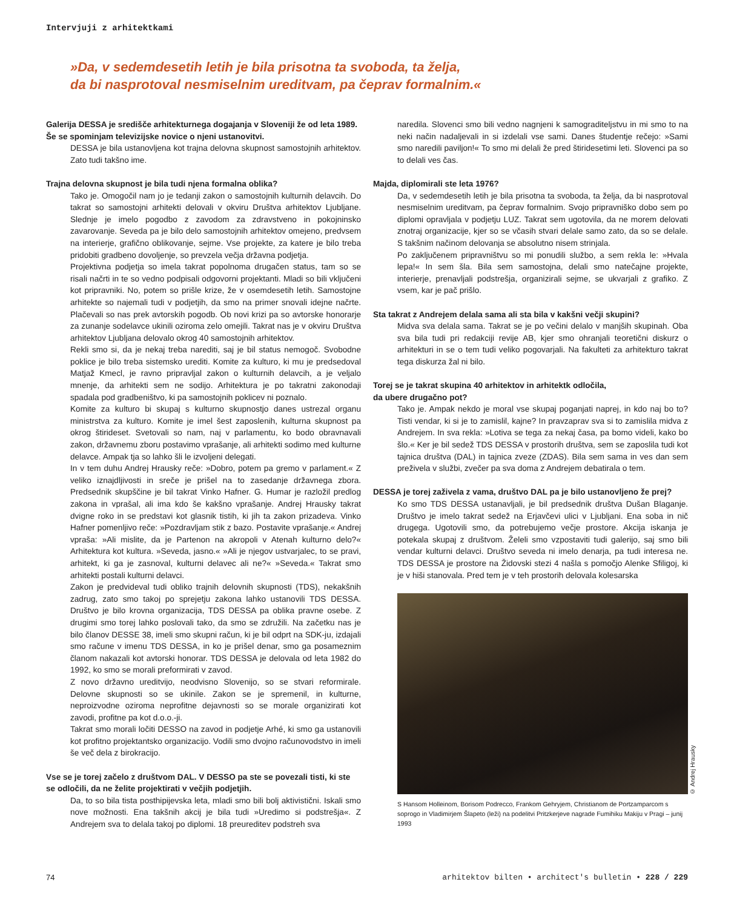Intervjuji z arhitektkami
»Da, v sedemdesetih letih je bila prisotna ta svoboda, ta želja,
da bi nasprotoval nesmiselnim ureditvam, pa čeprav formalnim.«
Galerija DESSA je središče arhitekturnega dogajanja v Sloveniji že od leta 1989. Še se spominjam televizijske novice o njeni ustanovitvi.
DESSA je bila ustanovljena kot trajna delovna skupnost samostojnih arhitektov. Zato tudi takšno ime.
Trajna delovna skupnost je bila tudi njena formalna oblika?
Tako je. Omogočil nam jo je tedanji zakon o samostojnih kulturnih delavcih. Do takrat so samostojni arhitekti delovali v okviru Društva arhitektov Ljubljane. Slednje je imelo pogodbo z zavodom za zdravstveno in pokojninsko zavarovanje. Seveda pa je bilo delo samostojnih arhitektov omejeno, predvsem na interierje, grafično oblikovanje, sejme. Vse projekte, za katere je bilo treba pridobiti gradbeno dovoljenje, so prevzela večja državna podjetja.
Projektivna podjetja so imela takrat popolnoma drugačen status, tam so se risali načrti in te so vedno podpisali odgovorni projektanti. Mladi so bili vključeni kot pripravniki. No, potem so prišle krize, že v osemdesetih letih. Samostojne arhitekte so najemali tudi v podjetjih, da smo na primer snovali idejne načrte. Plačevali so nas prek avtorskih pogodb. Ob novi krizi pa so avtorske honorarje za zunanje sodelavce ukinili oziroma zelo omejili. Takrat nas je v okviru Društva arhitektov Ljubljana delovalo okrog 40 samostojnih arhitektov.
Rekli smo si, da je nekaj treba narediti, saj je bil status nemogoč. Svobodne poklice je bilo treba sistemsko urediti. Komite za kulturo, ki mu je predsedoval Matjaž Kmecl, je ravno pripravljal zakon o kulturnih delavcih, a je veljalo mnenje, da arhitekti sem ne sodijo. Arhitektura je po takratni zakonodaji spadala pod gradbeništvo, ki pa samostojnih poklicev ni poznalo.
Komite za kulturo bi skupaj s kulturno skupnostjo danes ustrezal organu ministrstva za kulturo. Komite je imel šest zaposlenih, kulturna skupnost pa okrog štirideset. Svetovali so nam, naj v parlamentu, ko bodo obravnavali zakon, državnemu zboru postavimo vprašanje, ali arhitekti sodimo med kulturne delavce. Ampak tja so lahko šli le izvoljeni delegati.
In v tem duhu Andrej Hrausky reče: »Dobro, potem pa gremo v parlament.« Z veliko iznajdljivosti in sreče je prišel na to zasedanje državnega zbora. Predsednik skupščine je bil takrat Vinko Hafner. G. Humar je razložil predlog zakona in vprašal, ali ima kdo še kakšno vprašanje. Andrej Hrausky takrat dvigne roko in se predstavi kot glasnik tistih, ki jih ta zakon prizadeva. Vinko Hafner pomenljivo reče: »Pozdravljam stik z bazo. Postavite vprašanje.« Andrej vpraša: »Ali mislite, da je Partenon na akropoli v Atenah kulturno delo?« Arhitektura kot kultura. »Seveda, jasno.« »Ali je njegov ustvarjalec, to se pravi, arhitekt, ki ga je zasnoval, kulturni delavec ali ne?« »Seveda.« Takrat smo arhitekti postali kulturni delavci.
Zakon je predvideval tudi obliko trajnih delovnih skupnosti (TDS), nekakšnih zadrug, zato smo takoj po sprejetju zakona lahko ustanovili TDS DESSA. Društvo je bilo krovna organizacija, TDS DESSA pa oblika pravne osebe. Z drugimi smo torej lahko poslovali tako, da smo se združili. Na začetku nas je bilo članov DESSE 38, imeli smo skupni račun, ki je bil odprt na SDK-ju, izdajali smo račune v imenu TDS DESSA, in ko je prišel denar, smo ga posameznim članom nakazali kot avtorski honorar. TDS DESSA je delovala od leta 1982 do 1992, ko smo se morali preformirati v zavod.
Z novo državno ureditvijo, neodvisno Slovenijo, so se stvari reformirale. Delovne skupnosti so se ukinile. Zakon se je spremenil, in kulturne, neproizvodne oziroma neprofitne dejavnosti so se morale organizirati kot zavodi, profitne pa kot d.o.o.-ji.
Takrat smo morali ločiti DESSO na zavod in podjetje Arhé, ki smo ga ustanovili kot profitno projektantsko organizacijo. Vodili smo dvojno računovodstvo in imeli še več dela z birokracijo.
Vse se je torej začelo z društvom DAL. V DESSO pa ste se povezali tisti, ki ste se odločili, da ne želite projektirati v večjih podjetjih.
Da, to so bila tista posthipijevska leta, mladi smo bili bolj aktivistični. Iskali smo nove možnosti. Ena takšnih akcij je bila tudi »Uredimo si podstrešja«. Z Andrejem sva to delala takoj po diplomi. 18 preureditev podstreh sva
naredila. Slovenci smo bili vedno nagnjeni k samograditeljstvu in mi smo to na neki način nadaljevali in si izdelali vse sami. Danes študentje rečejo: »Sami smo naredili paviljon!« To smo mi delali že pred štiridesetimi leti. Slovenci pa so to delali ves čas.
Majda, diplomirali ste leta 1976?
Da, v sedemdesetih letih je bila prisotna ta svoboda, ta želja, da bi nasprotoval nesmiselnim ureditvam, pa čeprav formalnim. Svojo pripravniško dobo sem po diplomi opravljala v podjetju LUZ. Takrat sem ugotovila, da ne morem delovati znotraj organizacije, kjer so se včasih stvari delale samo zato, da so se delale. S takšnim načinom delovanja se absolutno nisem strinjala.
Po zaključenem pripravništvu so mi ponudili službo, a sem rekla le: »Hvala lepa!« In sem šla. Bila sem samostojna, delali smo natečajne projekte, interierje, prenavljali podstrešja, organizirali sejme, se ukvarjali z grafiko. Z vsem, kar je pač prišlo.
Sta takrat z Andrejem delala sama ali sta bila v kakšni večji skupini?
Midva sva delala sama. Takrat se je po večini delalo v manjših skupinah. Oba sva bila tudi pri redakciji revije AB, kjer smo ohranjali teoretični diskurz o arhitekturi in se o tem tudi veliko pogovarjali. Na fakulteti za arhitekturo takrat tega diskurza žal ni bilo.
Torej se je takrat skupina 40 arhitektov in arhitektk odločila,
da ubere drugačno pot?
Tako je. Ampak nekdo je moral vse skupaj poganjati naprej, in kdo naj bo to? Tisti vendar, ki si je to zamislil, kajne? In pravzaprav sva si to zamislila midva z Andrejem. In sva rekla: »Lotiva se tega za nekaj časa, pa bomo videli, kako bo šlo.« Ker je bil sedež TDS DESSA v prostorih društva, sem se zaposlila tudi kot tajnica društva (DAL) in tajnica zveze (ZDAS). Bila sem sama in ves dan sem preživela v službi, zvečer pa sva doma z Andrejem debatirala o tem.
DESSA je torej zaživela z vama, društvo DAL pa je bilo ustanovljeno že prej?
Ko smo TDS DESSA ustanavljali, je bil predsednik društva Dušan Blaganje. Društvo je imelo takrat sedež na Erjavčevi ulici v Ljubljani. Ena soba in nič drugega. Ugotovili smo, da potrebujemo večje prostore. Akcija iskanja je potekala skupaj z društvom. Želeli smo vzpostaviti tudi galerijo, saj smo bili vendar kulturni delavci. Društvo seveda ni imelo denarja, pa tudi interesa ne. TDS DESSA je prostore na Židovski stezi 4 našla s pomočjo Alenke Sfiligoj, ki je v hiši stanovala. Pred tem je v teh prostorih delovala kolesarska
© Andrej Hrausky
S Hansom Holleinom, Borisom Podrecco, Frankom Gehryjem, Christianom de Portzamparcom s soprogo in Vladimirjem Šlapeto (leži) na podelitvi Pritzkerjeve nagrade Fumihiku Makiju v Pragi – junij 1993
74 arhitektov bilten • architect's bulletin • 228 / 229